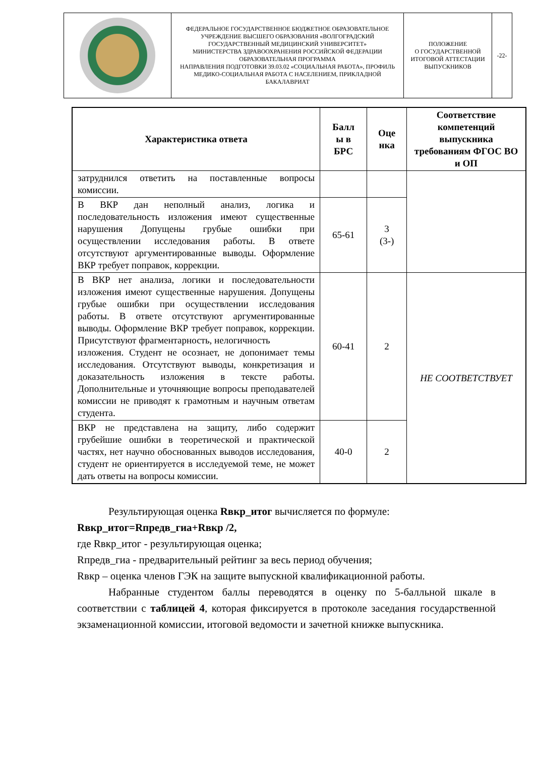| | ФЕДЕРАЛЬНОЕ ГОСУДАРСТВЕННОЕ БЮДЖЕТНОЕ ОБРАЗОВАТЕЛЬНОЕ УЧРЕЖДЕНИЕ ВЫСШЕГО ОБРАЗОВАНИЯ «ВОЛГОГРАДСКИЙ ГОСУДАРСТВЕННЫЙ МЕДИЦИНСКИЙ УНИВЕРСИТЕТ» МИНИСТЕРСТВА ЗДРАВООХРАНЕНИЯ РОССИЙСКОЙ ФЕДЕРАЦИИ ОБРАЗОВАТЕЛЬНАЯ ПРОГРАММА НАПРАВЛЕНИЯ ПОДГОТОВКИ 39.03.02 «СОЦИАЛЬНАЯ РАБОТА», ПРОФИЛЬ МЕДИКО-СОЦИАЛЬНАЯ РАБОТА С НАСЕЛЕНИЕМ, ПРИКЛАДНОЙ БАКАЛАВРИАТ | ПОЛОЖЕНИЕ О ГОСУДАРСТВЕННОЙ ИТОГОВОЙ АТТЕСТАЦИИ ВЫПУСКНИКОВ | -22- |
| Характеристика ответа | Балл ы в БРС | Оце нка | Соответствие компетенций выпускника требованиям ФГОС ВО и ОП |
| --- | --- | --- | --- |
| затруднился ответить на поставленные вопросы комиссии. | | | |
| В ВКР дан неполный анализ, логика и последовательность изложения имеют существенные нарушения Допущены грубые ошибки при осуществлении исследования работы. В ответе отсутствуют аргументированные выводы. Оформление ВКР требует поправок, коррекции. | 65-61 | 3 (3-) | |
| В ВКР нет анализа, логики и последовательности изложения имеют существенные нарушения. Допущены грубые ошибки при осуществлении исследования работы. В ответе отсутствуют аргументированные выводы. Оформление ВКР требует поправок, коррекции. Присутствуют фрагментарность, нелогичность изложения. Студент не осознает, не допонимает темы исследования. Отсутствуют выводы, конкретизация и доказательность изложения в тексте работы. Дополнительные и уточняющие вопросы преподавателей комиссии не приводят к грамотным и научным ответам студента. | 60-41 | 2 | НЕ СООТВЕТСТВУЕТ |
| ВКР не представлена на защиту, либо содержит грубейшие ошибки в теоретической и практической частях, нет научно обоснованных выводов исследования, студент не ориентируется в исследуемой теме, не может дать ответы на вопросы комиссии. | 40-0 | 2 | |
Результирующая оценка Rвкр_итог вычисляется по формуле:
Rвкр_итог=Rпредв_гиа+Rвкр /2,
где Rвкр_итог - результирующая оценка;
Rпредв_гиа - предварительный рейтинг за весь период обучения;
Rвкр – оценка членов ГЭК на защите выпускной квалификационной работы.
Набранные студентом баллы переводятся в оценку по 5-балльной шкале в соответствии с таблицей 4, которая фиксируется в протоколе заседания государственной экзаменационной комиссии, итоговой ведомости и зачетной книжке выпускника.